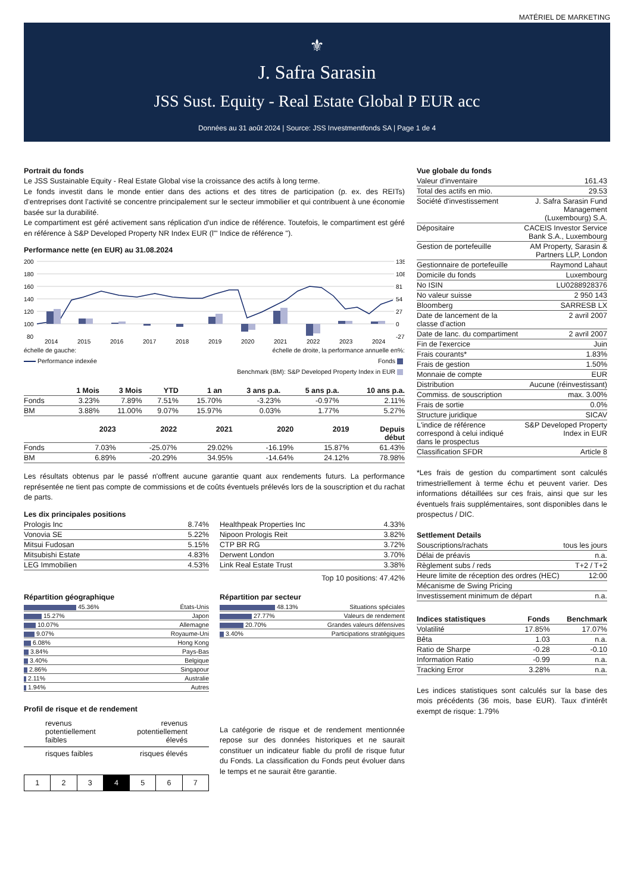MATÉRIEL DE MARKETING
⚜
J. Safra Sarasin
JSS Sust. Equity - Real Estate Global P EUR acc
Données au 31 août 2024 | Source: JSS Investmentfonds SA | Page 1 de 4
Portrait du fonds
Le JSS Sustainable Equity - Real Estate Global vise la croissance des actifs à long terme.
Le fonds investit dans le monde entier dans des actions et des titres de participation (p. ex. des REITs) d’entreprises dont l’activité se concentre principalement sur le secteur immobilier et qui contribuent à une économie basée sur la durabilité.
Le compartiment est géré activement sans réplication d'un indice de référence. Toutefois, le compartiment est géré en référence à S&P Developed Property NR Index EUR (l'" Indice de référence ").
Performance nette (en EUR) au 31.08.2024
200
180
160
140
120
100
80
135
108
81
54
27
0
-27
2014
2015
2016
2017
2018
2019
2020
2021
2022
2023
2024
échelle de gauche: échelle de droite, la performance annuelle en%:
Performance indexée Fonds
Benchmark (BM): S&P Developed Property Index in EUR
| | 1 Mois | 3 Mois | YTD | 1 an | 3 ans p.a. | 5 ans p.a. | 10 ans p.a. |
| --- | --- | --- | --- | --- | --- | --- | --- |
| Fonds | 3.23% | 7.89% | 7.51% | 15.70% | -3.23% | -0.97% | 2.11% |
| BM | 3.88% | 11.00% | 9.07% | 15.97% | 0.03% | 1.77% | 5.27% |
| | 2023 | 2022 | 2021 | 2020 | 2019 | Depuis début |
| --- | --- | --- | --- | --- | --- | --- |
| Fonds | 7.03% | -25.07% | 29.02% | -16.19% | 15.87% | 61.43% |
| BM | 6.89% | -20.29% | 34.95% | -14.64% | 24.12% | 78.98% |
Les résultats obtenus par le passé n'offrent aucune garantie quant aux rendements futurs. La performance représentée ne tient pas compte de commissions et de coûts éventuels prélevés lors de la souscription et du rachat de parts.
Les dix principales positions
| Prologis Inc | 8.74% |
| Vonovia SE | 5.22% |
| Mitsui Fudosan | 5.15% |
| Mitsubishi Estate | 4.83% |
| LEG Immobilien | 4.53% |
| Healthpeak Properties Inc | 4.33% |
| Nipoon Prologis Reit | 3.82% |
| CTP BR RG | 3.72% |
| Derwent London | 3.70% |
| Link Real Estate Trust | 3.38% |
Top 10 positions: 47.42%
Répartition géographique
| 45.36% | États-Unis |
| 15.27% | Japon |
| 10.07% | Allemagne |
| 9.07% | Royaume-Uni |
| 6.08% | Hong Kong |
| 3.84% | Pays-Bas |
| 3.40% | Belgique |
| 2.86% | Singapour |
| 2.11% | Australie |
| 1.94% | Autres |
Répartition par secteur
| 48.13% | Situations spéciales |
| 27.77% | Valeurs de rendement |
| 20.70% | Grandes valeurs défensives |
| 3.40% | Participations stratégiques |
Profil de risque et de rendement
revenus
potentiellement
faibles revenus
potentiellement
élevés
risques faibles risques élevés
| 1 | 2 | 3 | 4 | 5 | 6 | 7 |
La catégorie de risque et de rendement mentionnée repose sur des données historiques et ne saurait constituer un indicateur fiable du profil de risque futur du Fonds. La classification du Fonds peut évoluer dans le temps et ne saurait être garantie.
Vue globale du fonds
| Valeur d'inventaire | 161.43 |
| Total des actifs en mio. | 29.53 |
| Société d'investissement | J. Safra Sarasin Fund Management (Luxembourg) S.A. |
| Dépositaire | CACEIS Investor Service Bank S.A., Luxembourg |
| Gestion de portefeuille | AM Property, Sarasin & Partners LLP, London |
| Gestionnaire de portefeuille | Raymond Lahaut |
| Domicile du fonds | Luxembourg |
| No ISIN | LU0288928376 |
| No valeur suisse | 2 950 143 |
| Bloomberg | SARRESB LX |
| Date de lancement de la classe d’action | 2 avril 2007 |
| Date de lanc. du compartiment | 2 avril 2007 |
| Fin de l'exercice | Juin |
| Frais courants* | 1.83% |
| Frais de gestion | 1.50% |
| Monnaie de compte | EUR |
| Distribution | Aucune (réinvestissant) |
| Commiss. de souscription | max. 3.00% |
| Frais de sortie | 0.0% |
| Structure juridique | SICAV |
| L'indice de référence correspond à celui indiqué dans le prospectus | S&P Developed Property Index in EUR |
| Classification SFDR | Article 8 |
*Les frais de gestion du compartiment sont calculés trimestriellement à terme échu et peuvent varier. Des informations détaillées sur ces frais, ainsi que sur les éventuels frais supplémentaires, sont disponibles dans le prospectus / DIC.
Settlement Details
| Souscriptions/rachats | tous les jours |
| Délai de préavis | n.a. |
| Règlement subs / reds | T+2 / T+2 |
| Heure limite de réception des ordres (HEC) | 12:00 |
| Mécanisme de Swing Pricing | |
| Investissement minimum de départ | n.a. |
| Indices statistiques | Fonds | Benchmark |
| --- | --- | --- |
| Volatilité | 17.85% | 17.07% |
| Bêta | 1.03 | n.a. |
| Ratio de Sharpe | -0.28 | -0.10 |
| Information Ratio | -0.99 | n.a. |
| Tracking Error | 3.28% | n.a. |
Les indices statistiques sont calculés sur la base des mois précédents (36 mois, base EUR). Taux d'intérêt exempt de risque: 1.79%